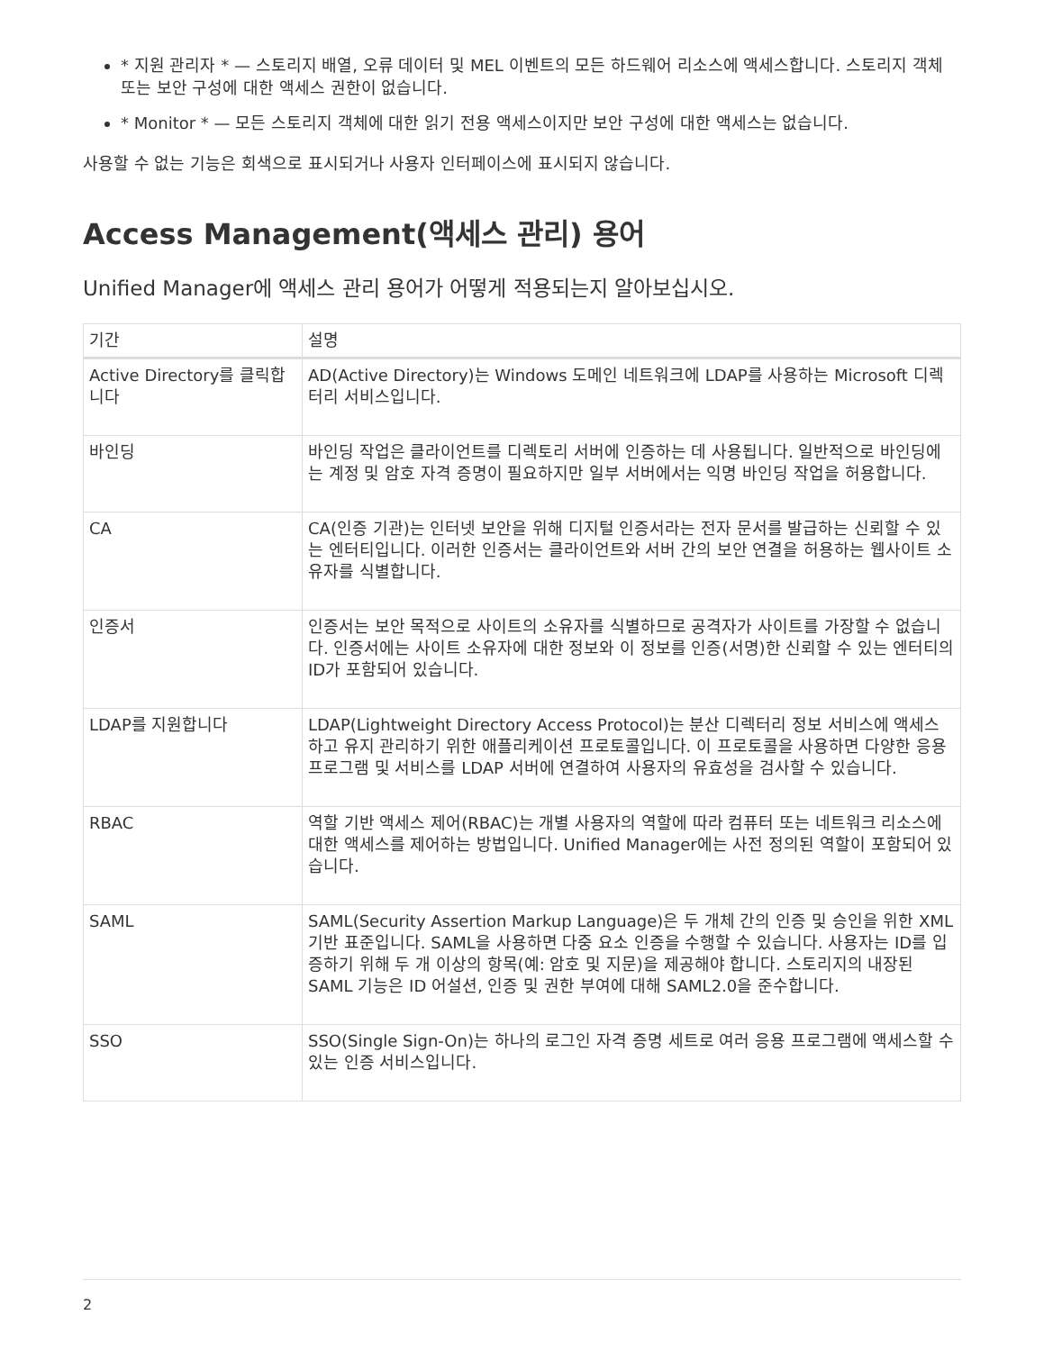* 지원 관리자 * — 스토리지 배열, 오류 데이터 및 MEL 이벤트의 모든 하드웨어 리소스에 액세스합니다. 스토리지 객체 또는 보안 구성에 대한 액세스 권한이 없습니다.
* Monitor * — 모든 스토리지 객체에 대한 읽기 전용 액세스이지만 보안 구성에 대한 액세스는 없습니다.
사용할 수 없는 기능은 회색으로 표시되거나 사용자 인터페이스에 표시되지 않습니다.
Access Management(액세스 관리) 용어
Unified Manager에 액세스 관리 용어가 어떻게 적용되는지 알아보십시오.
| 기간 | 설명 |
| --- | --- |
| Active Directory를 클릭합니다 | AD(Active Directory)는 Windows 도메인 네트워크에 LDAP를 사용하는 Microsoft 디렉터리 서비스입니다. |
| 바인딩 | 바인딩 작업은 클라이언트를 디렉토리 서버에 인증하는 데 사용됩니다. 일반적으로 바인딩에는 계정 및 암호 자격 증명이 필요하지만 일부 서버에서는 익명 바인딩 작업을 허용합니다. |
| CA | CA(인증 기관)는 인터넷 보안을 위해 디지털 인증서라는 전자 문서를 발급하는 신뢰할 수 있는 엔터티입니다. 이러한 인증서는 클라이언트와 서버 간의 보안 연결을 허용하는 웹사이트 소유자를 식별합니다. |
| 인증서 | 인증서는 보안 목적으로 사이트의 소유자를 식별하므로 공격자가 사이트를 가장할 수 없습니다. 인증서에는 사이트 소유자에 대한 정보와 이 정보를 인증(서명)한 신뢰할 수 있는 엔터티의 ID가 포함되어 있습니다. |
| LDAP를 지원합니다 | LDAP(Lightweight Directory Access Protocol)는 분산 디렉터리 정보 서비스에 액세스하고 유지 관리하기 위한 애플리케이션 프로토콜입니다. 이 프로토콜을 사용하면 다양한 응용 프로그램 및 서비스를 LDAP 서버에 연결하여 사용자의 유효성을 검사할 수 있습니다. |
| RBAC | 역할 기반 액세스 제어(RBAC)는 개별 사용자의 역할에 따라 컴퓨터 또는 네트워크 리소스에 대한 액세스를 제어하는 방법입니다. Unified Manager에는 사전 정의된 역할이 포함되어 있습니다. |
| SAML | SAML(Security Assertion Markup Language)은 두 개체 간의 인증 및 승인을 위한 XML 기반 표준입니다. SAML을 사용하면 다중 요소 인증을 수행할 수 있습니다. 사용자는 ID를 입증하기 위해 두 개 이상의 항목(예: 암호 및 지문)을 제공해야 합니다. 스토리지의 내장된 SAML 기능은 ID 어설션, 인증 및 권한 부여에 대해 SAML2.0을 준수합니다. |
| SSO | SSO(Single Sign-On)는 하나의 로그인 자격 증명 세트로 여러 응용 프로그램에 액세스할 수 있는 인증 서비스입니다. |
2